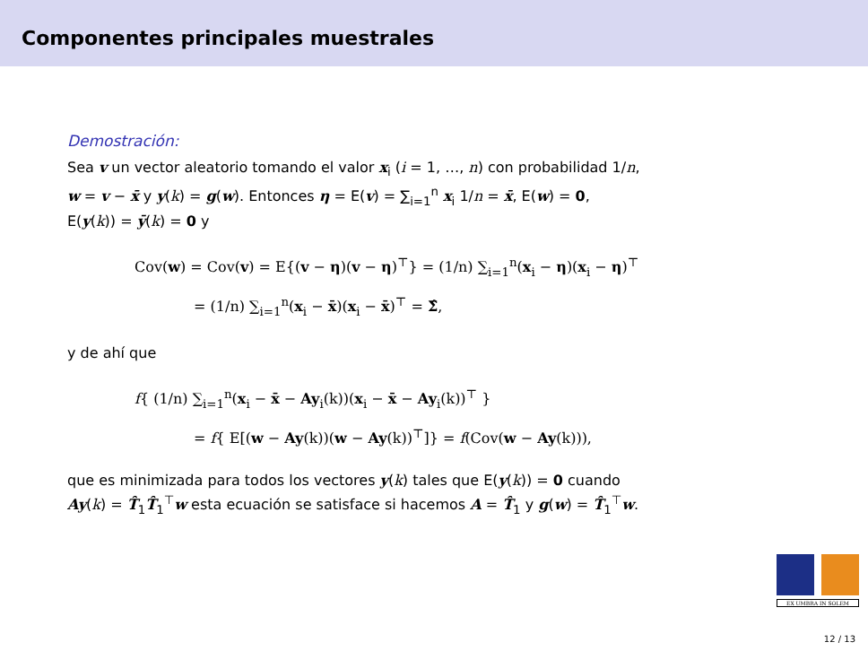Componentes principales muestrales
Demostración:
Sea v un vector aleatorio tomando el valor x<sub>i</sub> (i = 1, …, n) con probabilidad 1/n,
w = v − x̄ y y(k) = g(w). Entonces η = E(v) = ∑<sub>i=1</sub><sup>n</sup> x<sub>i</sub> 1/n = x̄, E(w) = 0,
E(y(k)) = ȳ(k) = 0 y
Cov(w) = Cov(v) = E{(v − η)(v − η)<sup>⊤</sup>} = (1/n) ∑<sub>i=1</sub><sup>n</sup>(x<sub>i</sub> − η)(x<sub>i</sub> − η)<sup>⊤</sup>
= (1/n) ∑<sub>i=1</sub><sup>n</sup>(x<sub>i</sub> − x̄)(x<sub>i</sub> − x̄)<sup>⊤</sup> = Σ̂,
y de ahí que
f{ (1/n) ∑<sub>i=1</sub><sup>n</sup>(x<sub>i</sub> − x̄ − Ay<sub>i</sub>(k))(x<sub>i</sub> − x̄ − Ay<sub>i</sub>(k))<sup>⊤</sup> }
= f{ E[(w − Ay(k))(w − Ay(k))<sup>⊤</sup>]} = f(Cov(w − Ay(k))),
que es minimizada para todos los vectores y(k) tales que E(y(k)) = 0 cuando
Ay(k) = T̂<sub>1</sub>T̂<sub>1</sub><sup>⊤</sup>w esta ecuación se satisface si hacemos A = T̂<sub>1</sub> y g(w) = T̂<sub>1</sub><sup>⊤</sup>w.
EX UMBRA IN SOLEM
12 / 13